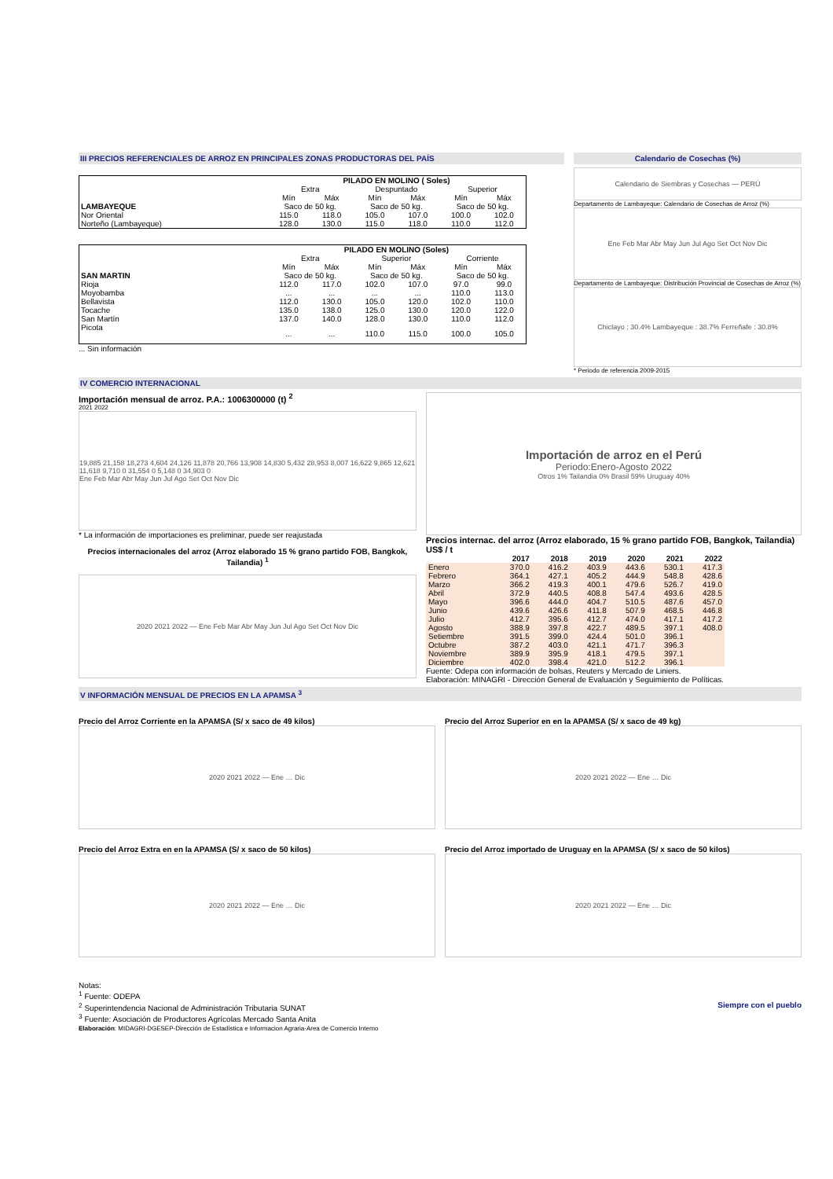III PRECIOS REFERENCIALES DE ARROZ EN PRINCIPALES ZONAS PRODUCTORAS DEL PAÍS
| | PILADO EN MOLINO ( Soles) | | | | | |
| --- | --- | --- | --- | --- | --- | --- |
| | Extra | | Despuntado | | Superior | |
| | Mín | Máx | Mín | Máx | Mín | Máx |
| LAMBAYEQUE | Saco de 50 kg. | | Saco de 50 kg. | | Saco de 50 kg. | |
| Nor Oriental | 115.0 | 118.0 | 105.0 | 107.0 | 100.0 | 102.0 |
| Norteño (Lambayeque) | 128.0 | 130.0 | 115.0 | 118.0 | 110.0 | 112.0 |
| | PILADO EN MOLINO (Soles) | | | | | |
| --- | --- | --- | --- | --- | --- | --- |
| | Extra | | Superior | | Corriente | |
| | Mín | Máx | Mín | Máx | Mín | Máx |
| SAN MARTIN | Saco de 50 kg. | | Saco de 50 kg. | | Saco de 50 kg. | |
| Rioja | 112.0 | 117.0 | 102.0 | 107.0 | 97.0 | 99.0 |
| Moyobamba | ... | ... | ... | ... | 110.0 | 113.0 |
| Bellavista | 112.0 | 130.0 | 105.0 | 120.0 | 102.0 | 110.0 |
| Tocache | 135.0 | 138.0 | 125.0 | 130.0 | 120.0 | 122.0 |
| San Martín | 137.0 | 140.0 | 128.0 | 130.0 | 110.0 | 112.0 |
| Picota | ... | ... | 110.0 | 115.0 | 100.0 | 105.0 |
... Sin información
Calendario de Cosechas (%)
Calendario de Siembras y Cosechas — PERÚ
Departamento de Lambayeque: Calendario de Cosechas de Arroz (%)
Ene Feb Mar Abr May Jun Jul Ago Set Oct Nov Dic
Departamento de Lambayeque: Distribución Provincial de Cosechas de Arroz (%)
Chiclayo : 30.4% Lambayeque : 38.7% Ferreñafe : 30.8%
* Periodo de referencia 2009-2015
IV COMERCIO INTERNACIONAL
Importación mensual de arroz. P.A.: 1006300000 (t) <sup>2</sup>
2021 2022
19,885 21,158 18,273 4,604 24,126 11,878 20,766 13,908 14,830 5,432 28,953 8,007 16,622 9,865 12,621 11,618 9,710 0 31,554 0 5,148 0 34,903 0
Ene Feb Mar Abr May Jun Jul Ago Set Oct Nov Dic
* La información de importaciones es preliminar, puede ser reajustada
Precios internacionales del arroz (Arroz elaborado 15 % grano partido FOB, Bangkok, Tailandia) <sup>1</sup>
2020 2021 2022 — Ene Feb Mar Abr May Jun Jul Ago Set Oct Nov Dic
Importación de arroz en el Perú
Periodo:Enero-Agosto 2022
Otros 1% Tailandia 0% Brasil 59% Uruguay 40%
Precios internac. del arroz (Arroz elaborado, 15 % grano partido FOB, Bangkok, Tailandia) US$ / t
| | 2017 | 2018 | 2019 | 2020 | 2021 | 2022 |
| --- | --- | --- | --- | --- | --- | --- |
| Enero | 370.0 | 416.2 | 403.9 | 443.6 | 530.1 | 417.3 |
| Febrero | 364.1 | 427.1 | 405.2 | 444.9 | 548.8 | 428.6 |
| Marzo | 366.2 | 419.3 | 400.1 | 479.6 | 526.7 | 419.0 |
| Abril | 372.9 | 440.5 | 408.8 | 547.4 | 493.6 | 428.5 |
| Mayo | 396.6 | 444.0 | 404.7 | 510.5 | 487.6 | 457.0 |
| Junio | 439.6 | 426.6 | 411.8 | 507.9 | 468.5 | 446.8 |
| Julio | 412.7 | 395.6 | 412.7 | 474.0 | 417.1 | 417.2 |
| Agosto | 388.9 | 397.8 | 422.7 | 489.5 | 397.1 | 408.0 |
| Setiembre | 391.5 | 399.0 | 424.4 | 501.0 | 396.1 | |
| Octubre | 387.2 | 403.0 | 421.1 | 471.7 | 396.3 | |
| Noviembre | 389.9 | 395.9 | 418.1 | 479.5 | 397.1 | |
| Diciembre | 402.0 | 398.4 | 421.0 | 512.2 | 396.1 | |
Fuente: Odepa con información de bolsas, Reuters y Mercado de Liniers.
Elaboración: MINAGRI - Dirección General de Evaluación y Seguimiento de Políticas.
V INFORMACIÓN MENSUAL DE PRECIOS EN LA APAMSA <sup>3</sup>
Precio del Arroz Corriente en la APAMSA (S/ x saco de 49 kilos)
2020 2021 2022 — Ene … Dic
Precio del Arroz Superior en en la APAMSA (S/ x saco de 49 kg)
2020 2021 2022 — Ene … Dic
Precio del Arroz Extra en en la APAMSA (S/ x saco de 50 kilos)
2020 2021 2022 — Ene … Dic
Precio del Arroz importado de Uruguay en la APAMSA (S/ x saco de 50 kilos)
2020 2021 2022 — Ene … Dic
Notas:
<sup>1</sup> Fuente: ODEPA
<sup>2</sup> Superintendencia Nacional de Administración Tributaria SUNAT
<sup>3</sup> Fuente: Asociación de Productores Agrícolas Mercado Santa Anita
Elaboración: MIDAGRI-DGESEP-Dirección de Estadística e Informacion Agraria-Area de Comercio Interno
Siempre con el pueblo